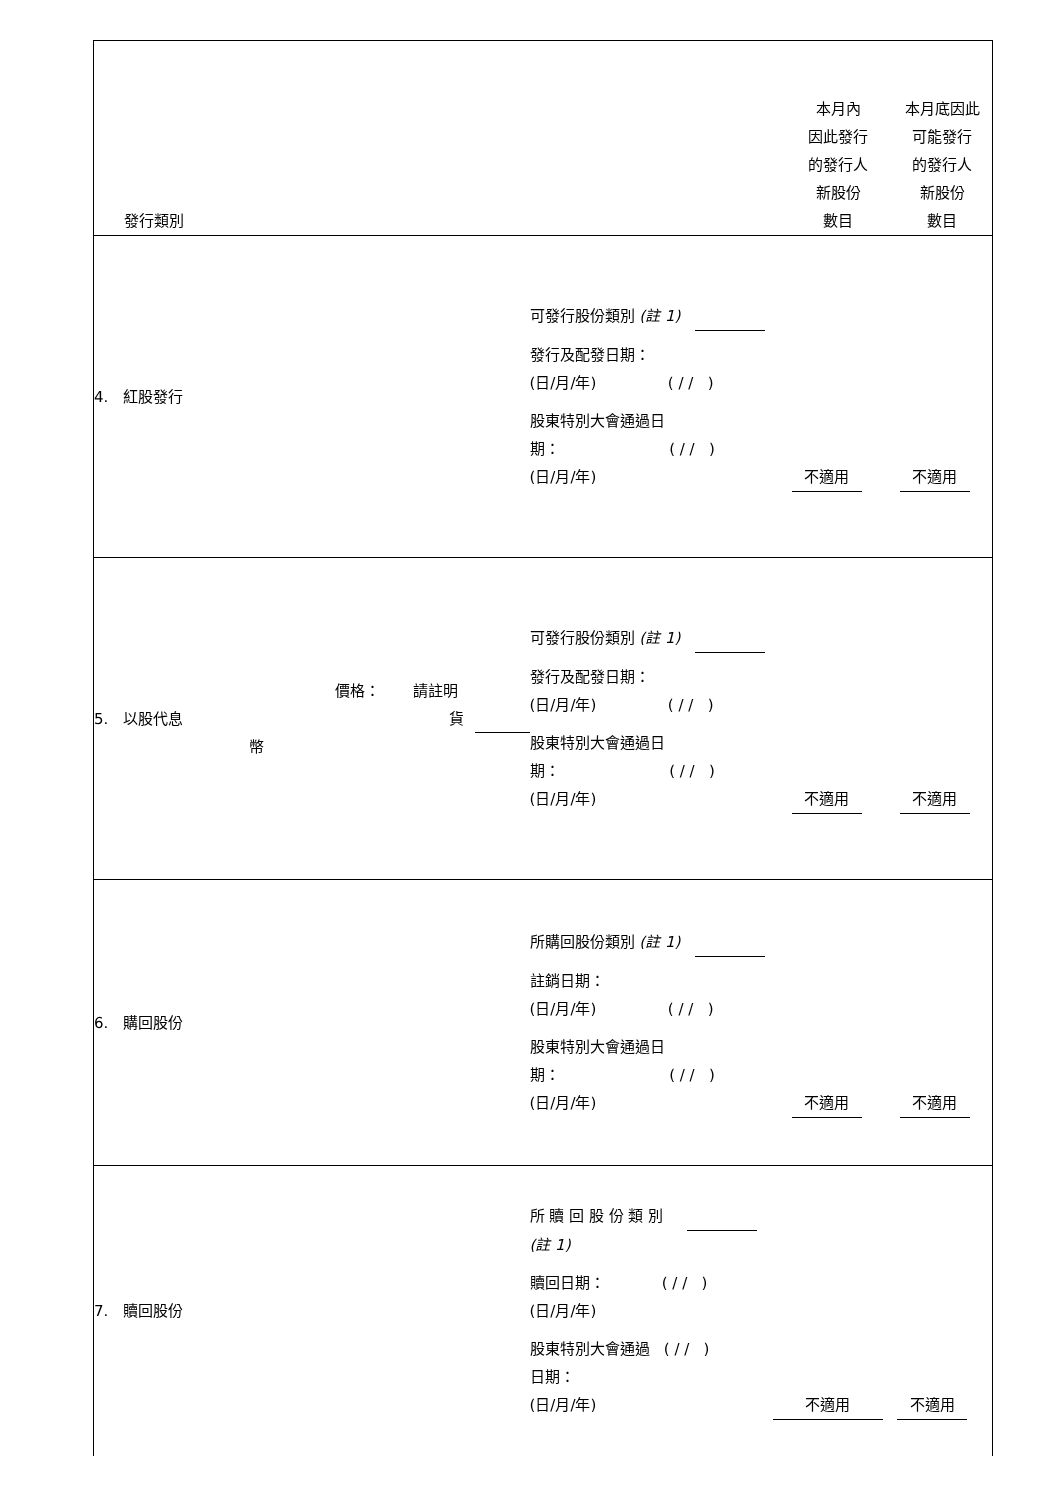| 發行類別 | | | | 本月內 因此發行 的發行人 新股份 數目 本月底因此 可能發行 的發行人 新股份 數目 |
| 4. 紅股發行 | | | 可發行股份類別 (註 1) 發行及配發日期： (日/月/年) ( / / ) 股東特別大會通過日 期： ( / / ) (日/月/年) 不適用 不適用 | |
| 5. 以股代息 | 價格： 請註明 貨幣 | | 可發行股份類別 (註 1) 發行及配發日期： (日/月/年) ( / / ) 股東特別大會通過日 期： ( / / ) (日/月/年) 不適用 不適用 | |
| 6. 購回股份 | | | 所購回股份類別 (註 1) 註銷日期： (日/月/年) ( / / ) 股東特別大會通過日 期： ( / / ) (日/月/年) 不適用 不適用 | |
| 7. 贖回股份 | | | 所 贖 回 股 份 類 別 (註 1) 贖回日期： ( / / ) (日/月/年) 股東特別大會通過 ( / / ) 日期： (日/月/年) 不適用 不適用 | |